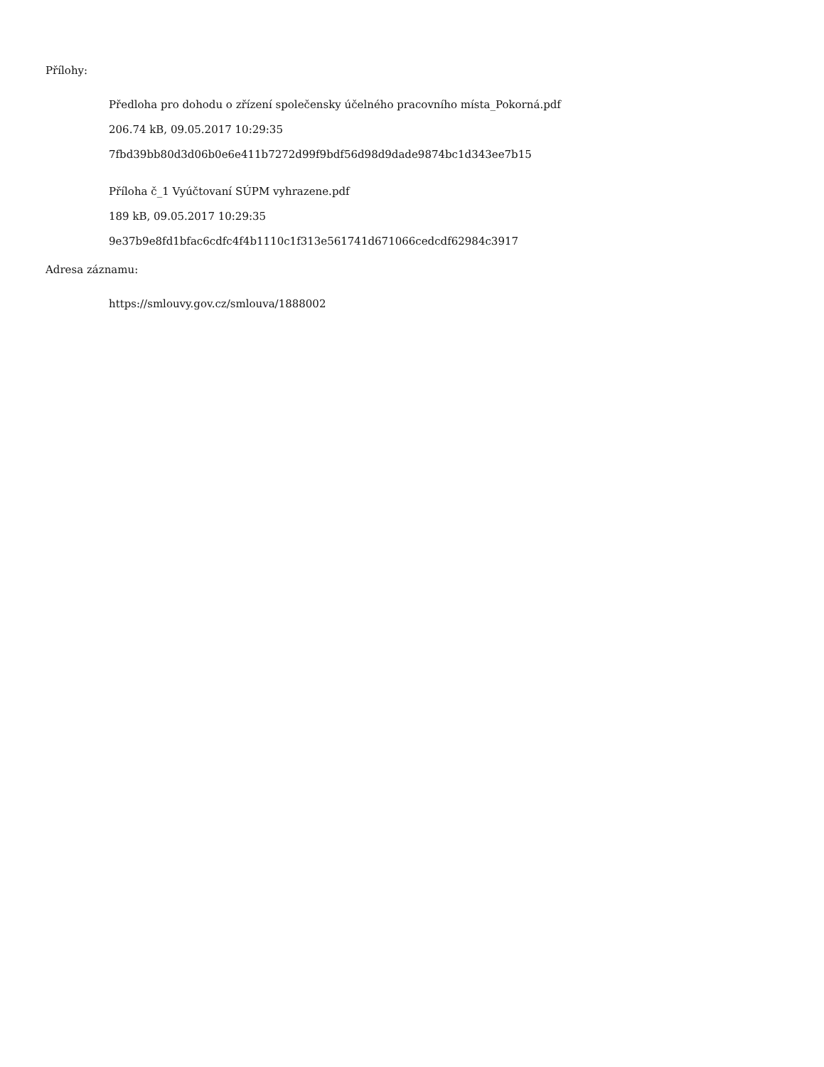Přílohy:
Předloha pro dohodu o zřízení společensky účelného pracovního místa_Pokorná.pdf
206.74 kB, 09.05.2017 10:29:35
7fbd39bb80d3d06b0e6e411b7272d99f9bdf56d98d9dade9874bc1d343ee7b15
Příloha č_1 Vyúčtovaní SÚPM vyhrazene.pdf
189 kB, 09.05.2017 10:29:35
9e37b9e8fd1bfac6cdfc4f4b1110c1f313e561741d671066cedcdf62984c3917
Adresa záznamu:
https://smlouvy.gov.cz/smlouva/1888002